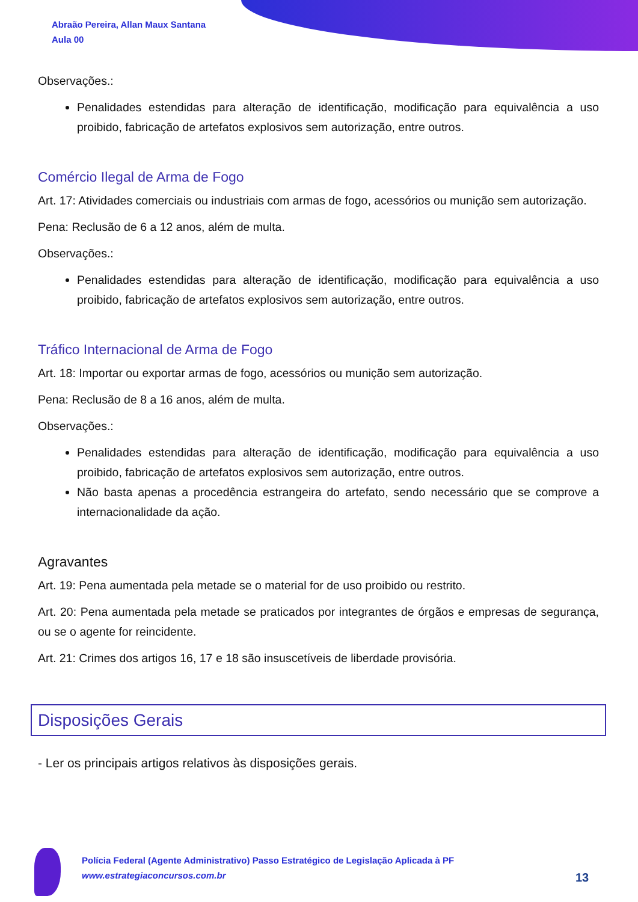Abraão Pereira, Allan Maux Santana
Aula 00
Observações.:
Penalidades estendidas para alteração de identificação, modificação para equivalência a uso proibido, fabricação de artefatos explosivos sem autorização, entre outros.
Comércio Ilegal de Arma de Fogo
Art. 17: Atividades comerciais ou industriais com armas de fogo, acessórios ou munição sem autorização.
Pena: Reclusão de 6 a 12 anos, além de multa.
Observações.:
Penalidades estendidas para alteração de identificação, modificação para equivalência a uso proibido, fabricação de artefatos explosivos sem autorização, entre outros.
Tráfico Internacional de Arma de Fogo
Art. 18: Importar ou exportar armas de fogo, acessórios ou munição sem autorização.
Pena: Reclusão de 8 a 16 anos, além de multa.
Observações.:
Penalidades estendidas para alteração de identificação, modificação para equivalência a uso proibido, fabricação de artefatos explosivos sem autorização, entre outros.
Não basta apenas a procedência estrangeira do artefato, sendo necessário que se comprove a internacionalidade da ação.
Agravantes
Art. 19: Pena aumentada pela metade se o material for de uso proibido ou restrito.
Art. 20: Pena aumentada pela metade se praticados por integrantes de órgãos e empresas de segurança, ou se o agente for reincidente.
Art. 21: Crimes dos artigos 16, 17 e 18 são insuscetíveis de liberdade provisória.
Disposições Gerais
- Ler os principais artigos relativos às disposições gerais.
Polícia Federal (Agente Administrativo) Passo Estratégico de Legislação Aplicada à PF
www.estrategiaconcursos.com.br
13